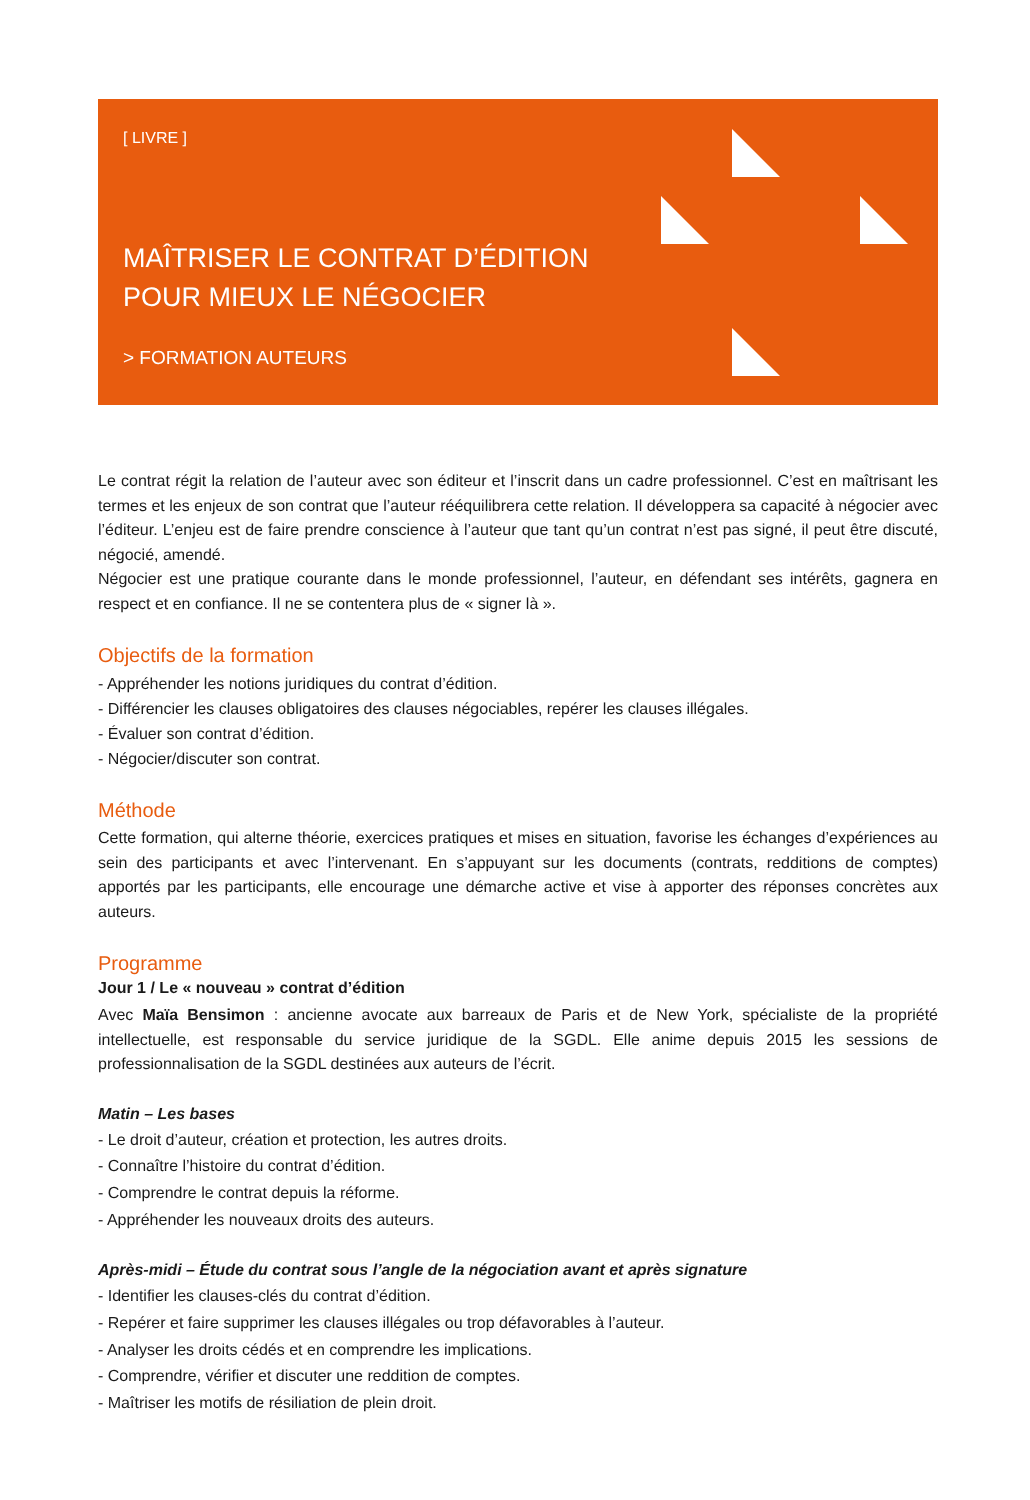[ LIVRE ]
MAÎTRISER LE CONTRAT D’ÉDITION
POUR MIEUX LE NÉGOCIER
> FORMATION AUTEURS
Le contrat régit la relation de l’auteur avec son éditeur et l’inscrit dans un cadre professionnel. C’est en maîtrisant les termes et les enjeux de son contrat que l’auteur rééquilibrera cette relation. Il développera sa capacité à négocier avec l’éditeur. L’enjeu est de faire prendre conscience à l’auteur que tant qu’un contrat n’est pas signé, il peut être discuté, négocié, amendé.
Négocier est une pratique courante dans le monde professionnel, l’auteur, en défendant ses intérêts, gagnera en respect et en confiance. Il ne se contentera plus de « signer là ».
Objectifs de la formation
- Appréhender les notions juridiques du contrat d’édition.
- Différencier les clauses obligatoires des clauses négociables, repérer les clauses illégales.
- Évaluer son contrat d’édition.
- Négocier/discuter son contrat.
Méthode
Cette formation, qui alterne théorie, exercices pratiques et mises en situation, favorise les échanges d’expériences au sein des participants et avec l’intervenant. En s’appuyant sur les documents (contrats, redditions de comptes) apportés par les participants, elle encourage une démarche active et vise à apporter des réponses concrètes aux auteurs.
Programme
Jour 1 / Le « nouveau » contrat d’édition
Avec Maïa Bensimon : ancienne avocate aux barreaux de Paris et de New York, spécialiste de la propriété intellectuelle, est responsable du service juridique de la SGDL. Elle anime depuis 2015 les sessions de professionnalisation de la SGDL destinées aux auteurs de l’écrit.
Matin – Les bases
- Le droit d’auteur, création et protection, les autres droits.
- Connaître l’histoire du contrat d’édition.
- Comprendre le contrat depuis la réforme.
- Appréhender les nouveaux droits des auteurs.
Après-midi – Étude du contrat sous l’angle de la négociation avant et après signature
- Identifier les clauses-clés du contrat d’édition.
- Repérer et faire supprimer les clauses illégales ou trop défavorables à l’auteur.
- Analyser les droits cédés et en comprendre les implications.
- Comprendre, vérifier et discuter une reddition de comptes.
- Maîtriser les motifs de résiliation de plein droit.